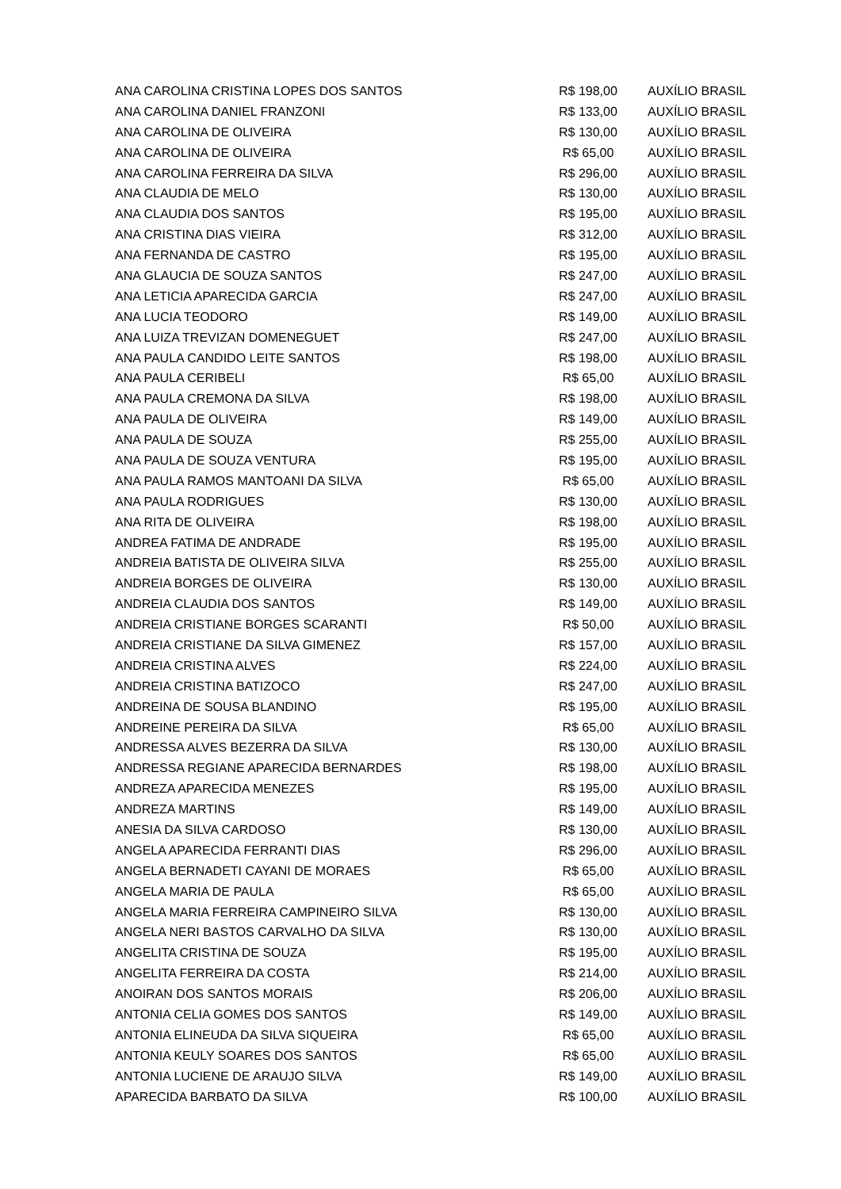| ANA CAROLINA CRISTINA LOPES DOS SANTOS | R$ 198,00 | AUXÍLIO BRASIL |
| ANA CAROLINA DANIEL FRANZONI | R$ 133,00 | AUXÍLIO BRASIL |
| ANA CAROLINA DE OLIVEIRA | R$ 130,00 | AUXÍLIO BRASIL |
| ANA CAROLINA DE OLIVEIRA | R$ 65,00 | AUXÍLIO BRASIL |
| ANA CAROLINA FERREIRA DA SILVA | R$ 296,00 | AUXÍLIO BRASIL |
| ANA CLAUDIA DE MELO | R$ 130,00 | AUXÍLIO BRASIL |
| ANA CLAUDIA DOS SANTOS | R$ 195,00 | AUXÍLIO BRASIL |
| ANA CRISTINA DIAS VIEIRA | R$ 312,00 | AUXÍLIO BRASIL |
| ANA FERNANDA DE CASTRO | R$ 195,00 | AUXÍLIO BRASIL |
| ANA GLAUCIA DE SOUZA SANTOS | R$ 247,00 | AUXÍLIO BRASIL |
| ANA LETICIA APARECIDA GARCIA | R$ 247,00 | AUXÍLIO BRASIL |
| ANA LUCIA TEODORO | R$ 149,00 | AUXÍLIO BRASIL |
| ANA LUIZA TREVIZAN DOMENEGUET | R$ 247,00 | AUXÍLIO BRASIL |
| ANA PAULA CANDIDO LEITE SANTOS | R$ 198,00 | AUXÍLIO BRASIL |
| ANA PAULA CERIBELI | R$ 65,00 | AUXÍLIO BRASIL |
| ANA PAULA CREMONA DA SILVA | R$ 198,00 | AUXÍLIO BRASIL |
| ANA PAULA DE OLIVEIRA | R$ 149,00 | AUXÍLIO BRASIL |
| ANA PAULA DE SOUZA | R$ 255,00 | AUXÍLIO BRASIL |
| ANA PAULA DE SOUZA VENTURA | R$ 195,00 | AUXÍLIO BRASIL |
| ANA PAULA RAMOS MANTOANI DA SILVA | R$ 65,00 | AUXÍLIO BRASIL |
| ANA PAULA RODRIGUES | R$ 130,00 | AUXÍLIO BRASIL |
| ANA RITA DE OLIVEIRA | R$ 198,00 | AUXÍLIO BRASIL |
| ANDREA FATIMA DE ANDRADE | R$ 195,00 | AUXÍLIO BRASIL |
| ANDREIA BATISTA DE OLIVEIRA SILVA | R$ 255,00 | AUXÍLIO BRASIL |
| ANDREIA BORGES DE OLIVEIRA | R$ 130,00 | AUXÍLIO BRASIL |
| ANDREIA CLAUDIA DOS SANTOS | R$ 149,00 | AUXÍLIO BRASIL |
| ANDREIA CRISTIANE BORGES SCARANTI | R$ 50,00 | AUXÍLIO BRASIL |
| ANDREIA CRISTIANE DA SILVA GIMENEZ | R$ 157,00 | AUXÍLIO BRASIL |
| ANDREIA CRISTINA ALVES | R$ 224,00 | AUXÍLIO BRASIL |
| ANDREIA CRISTINA BATIZOCO | R$ 247,00 | AUXÍLIO BRASIL |
| ANDREINA DE SOUSA BLANDINO | R$ 195,00 | AUXÍLIO BRASIL |
| ANDREINE PEREIRA DA SILVA | R$ 65,00 | AUXÍLIO BRASIL |
| ANDRESSA ALVES BEZERRA DA SILVA | R$ 130,00 | AUXÍLIO BRASIL |
| ANDRESSA REGIANE APARECIDA BERNARDES | R$ 198,00 | AUXÍLIO BRASIL |
| ANDREZA APARECIDA MENEZES | R$ 195,00 | AUXÍLIO BRASIL |
| ANDREZA MARTINS | R$ 149,00 | AUXÍLIO BRASIL |
| ANESIA DA SILVA CARDOSO | R$ 130,00 | AUXÍLIO BRASIL |
| ANGELA APARECIDA FERRANTI DIAS | R$ 296,00 | AUXÍLIO BRASIL |
| ANGELA BERNADETI CAYANI DE MORAES | R$ 65,00 | AUXÍLIO BRASIL |
| ANGELA MARIA DE PAULA | R$ 65,00 | AUXÍLIO BRASIL |
| ANGELA MARIA FERREIRA CAMPINEIRO SILVA | R$ 130,00 | AUXÍLIO BRASIL |
| ANGELA NERI BASTOS CARVALHO DA SILVA | R$ 130,00 | AUXÍLIO BRASIL |
| ANGELITA CRISTINA DE SOUZA | R$ 195,00 | AUXÍLIO BRASIL |
| ANGELITA FERREIRA DA COSTA | R$ 214,00 | AUXÍLIO BRASIL |
| ANOIRAN DOS SANTOS MORAIS | R$ 206,00 | AUXÍLIO BRASIL |
| ANTONIA CELIA GOMES DOS SANTOS | R$ 149,00 | AUXÍLIO BRASIL |
| ANTONIA ELINEUDA DA SILVA SIQUEIRA | R$ 65,00 | AUXÍLIO BRASIL |
| ANTONIA KEULY SOARES DOS SANTOS | R$ 65,00 | AUXÍLIO BRASIL |
| ANTONIA LUCIENE DE ARAUJO SILVA | R$ 149,00 | AUXÍLIO BRASIL |
| APARECIDA BARBATO DA SILVA | R$ 100,00 | AUXÍLIO BRASIL |